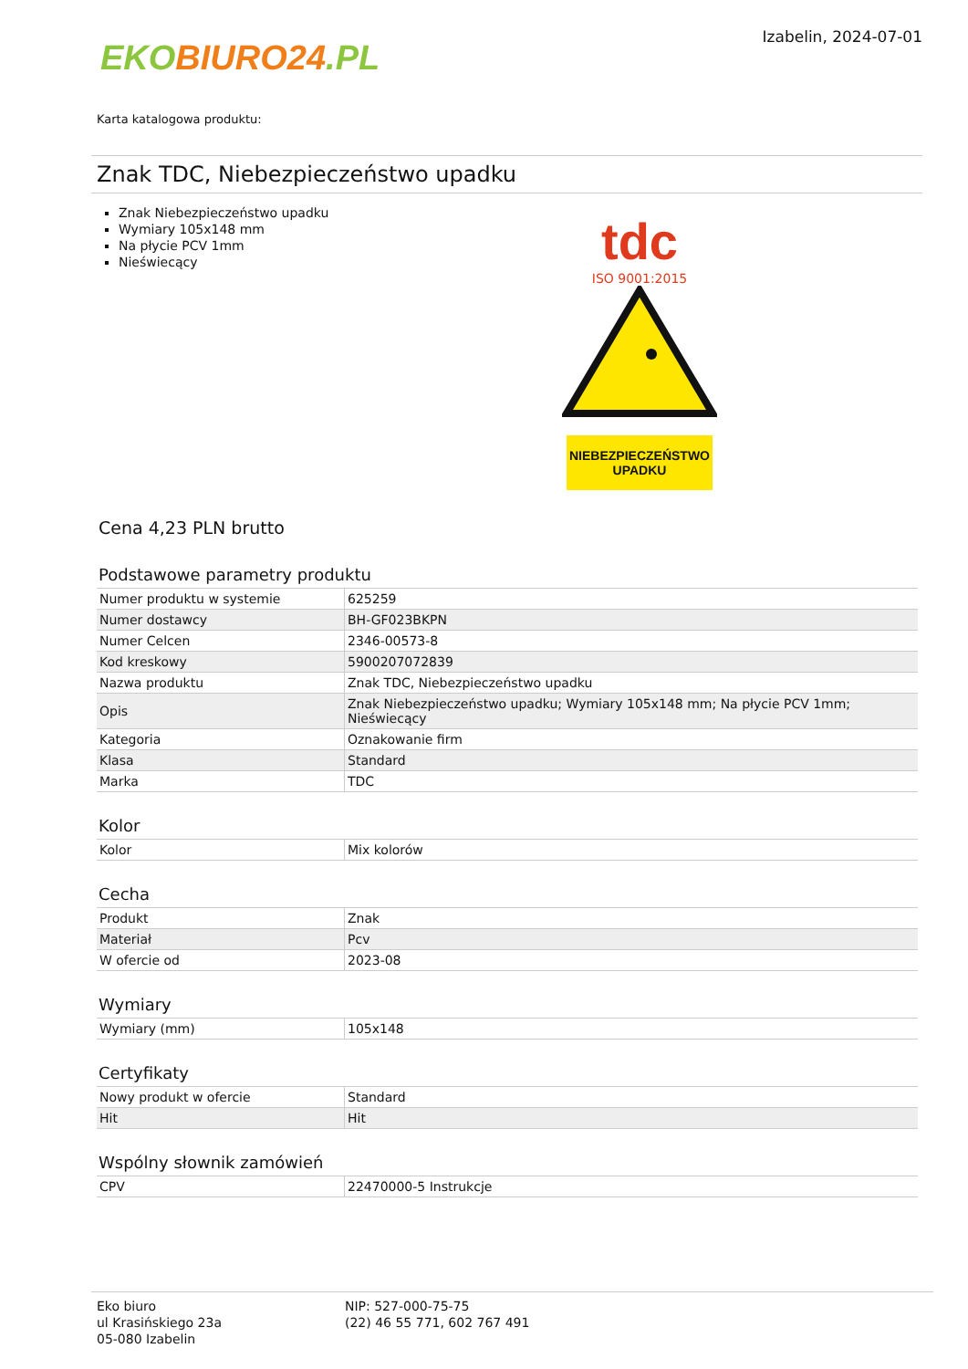EKOBIURO24.PL
Izabelin, 2024-07-01
Karta katalogowa produktu:
Znak TDC, Niebezpieczeństwo upadku
Znak Niebezpieczeństwo upadku
Wymiary 105x148 mm
Na płycie PCV 1mm
Nieświecący
tdc
ISO 9001:2015
NIEBEZPIECZEŃSTWO
UPADKU
Cena 4,23 PLN brutto
Podstawowe parametry produktu
| Numer produktu w systemie | 625259 |
| Numer dostawcy | BH-GF023BKPN |
| Numer Celcen | 2346-00573-8 |
| Kod kreskowy | 5900207072839 |
| Nazwa produktu | Znak TDC, Niebezpieczeństwo upadku |
| Opis | Znak Niebezpieczeństwo upadku; Wymiary 105x148 mm; Na płycie PCV 1mm; Nieświecący |
| Kategoria | Oznakowanie firm |
| Klasa | Standard |
| Marka | TDC |
Kolor
| Kolor | Mix kolorów |
Cecha
| Produkt | Znak |
| Materiał | Pcv |
| W ofercie od | 2023-08 |
Wymiary
| Wymiary (mm) | 105x148 |
Certyfikaty
| Nowy produkt w ofercie | Standard |
| Hit | Hit |
Wspólny słownik zamówień
| CPV | 22470000-5 Instrukcje |
Eko biuro
ul Krasińskiego 23a
05-080 Izabelin
NIP: 527-000-75-75
(22) 46 55 771, 602 767 491